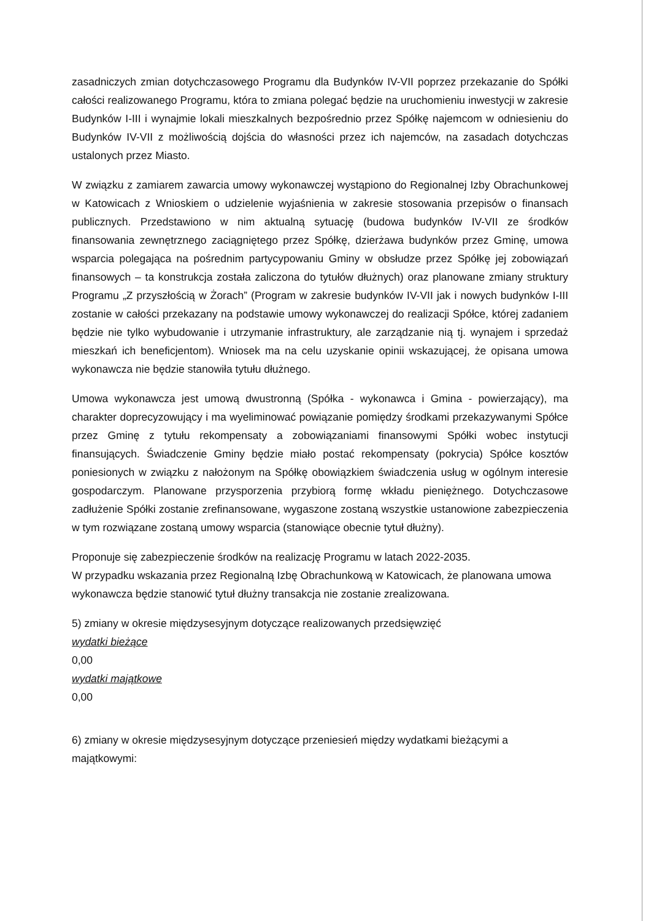zasadniczych zmian dotychczasowego Programu dla Budynków IV-VII poprzez przekazanie do Spółki całości realizowanego Programu, która to zmiana polegać będzie na uruchomieniu inwestycji w zakresie Budynków I-III i wynajmie lokali mieszkalnych bezpośrednio przez Spółkę najemcom w odniesieniu do Budynków IV-VII z możliwością dojścia do własności przez ich najemców, na zasadach dotychczas ustalonych przez Miasto.
W związku z zamiarem zawarcia umowy wykonawczej wystąpiono do Regionalnej Izby Obrachunkowej w Katowicach z Wnioskiem o udzielenie wyjaśnienia w zakresie stosowania przepisów o finansach publicznych. Przedstawiono w nim aktualną sytuację (budowa budynków IV-VII ze środków finansowania zewnętrznego zaciągniętego przez Spółkę, dzierżawa budynków przez Gminę, umowa wsparcia polegająca na pośrednim partycypowaniu Gminy w obsłudze przez Spółkę jej zobowiązań finansowych – ta konstrukcja została zaliczona do tytułów dłużnych) oraz planowane zmiany struktury Programu „Z przyszłością w Żorach” (Program w zakresie budynków IV-VII jak i nowych budynków I-III zostanie w całości przekazany na podstawie umowy wykonawczej do realizacji Spółce, której zadaniem będzie nie tylko wybudowanie i utrzymanie infrastruktury, ale zarządzanie nią tj. wynajem i sprzedaż mieszkań ich beneficjentom). Wniosek ma na celu uzyskanie opinii wskazującej, że opisana umowa wykonawcza nie będzie stanowiła tytułu dłużnego.
Umowa wykonawcza jest umową dwustronną (Spółka - wykonawca i Gmina - powierzający), ma charakter doprecyzowujący i ma wyeliminować powiązanie pomiędzy środkami przekazywanymi Spółce przez Gminę z tytułu rekompensaty a zobowiązaniami finansowymi Spółki wobec instytucji finansujących. Świadczenie Gminy będzie miało postać rekompensaty (pokrycia) Spółce kosztów poniesionych w związku z nałożonym na Spółkę obowiązkiem świadczenia usług w ogólnym interesie gospodarczym. Planowane przysporzenia przybiorą formę wkładu pieniężnego. Dotychczasowe zadłużenie Spółki zostanie zrefinansowane, wygaszone zostaną wszystkie ustanowione zabezpieczenia w tym rozwiązane zostaną umowy wsparcia (stanowiące obecnie tytuł dłużny).
Proponuje się zabezpieczenie środków na realizację Programu w latach 2022-2035.
W przypadku wskazania przez Regionalną Izbę Obrachunkową w Katowicach, że planowana umowa wykonawcza będzie stanowić tytuł dłużny transakcja nie zostanie zrealizowana.
5) zmiany w okresie międzysesyjnym dotyczące realizowanych przedsięwzięć
wydatki bieżące
0,00
wydatki majątkowe
0,00
6) zmiany w okresie międzysesyjnym dotyczące przeniesień między wydatkami bieżącymi a majątkowymi: